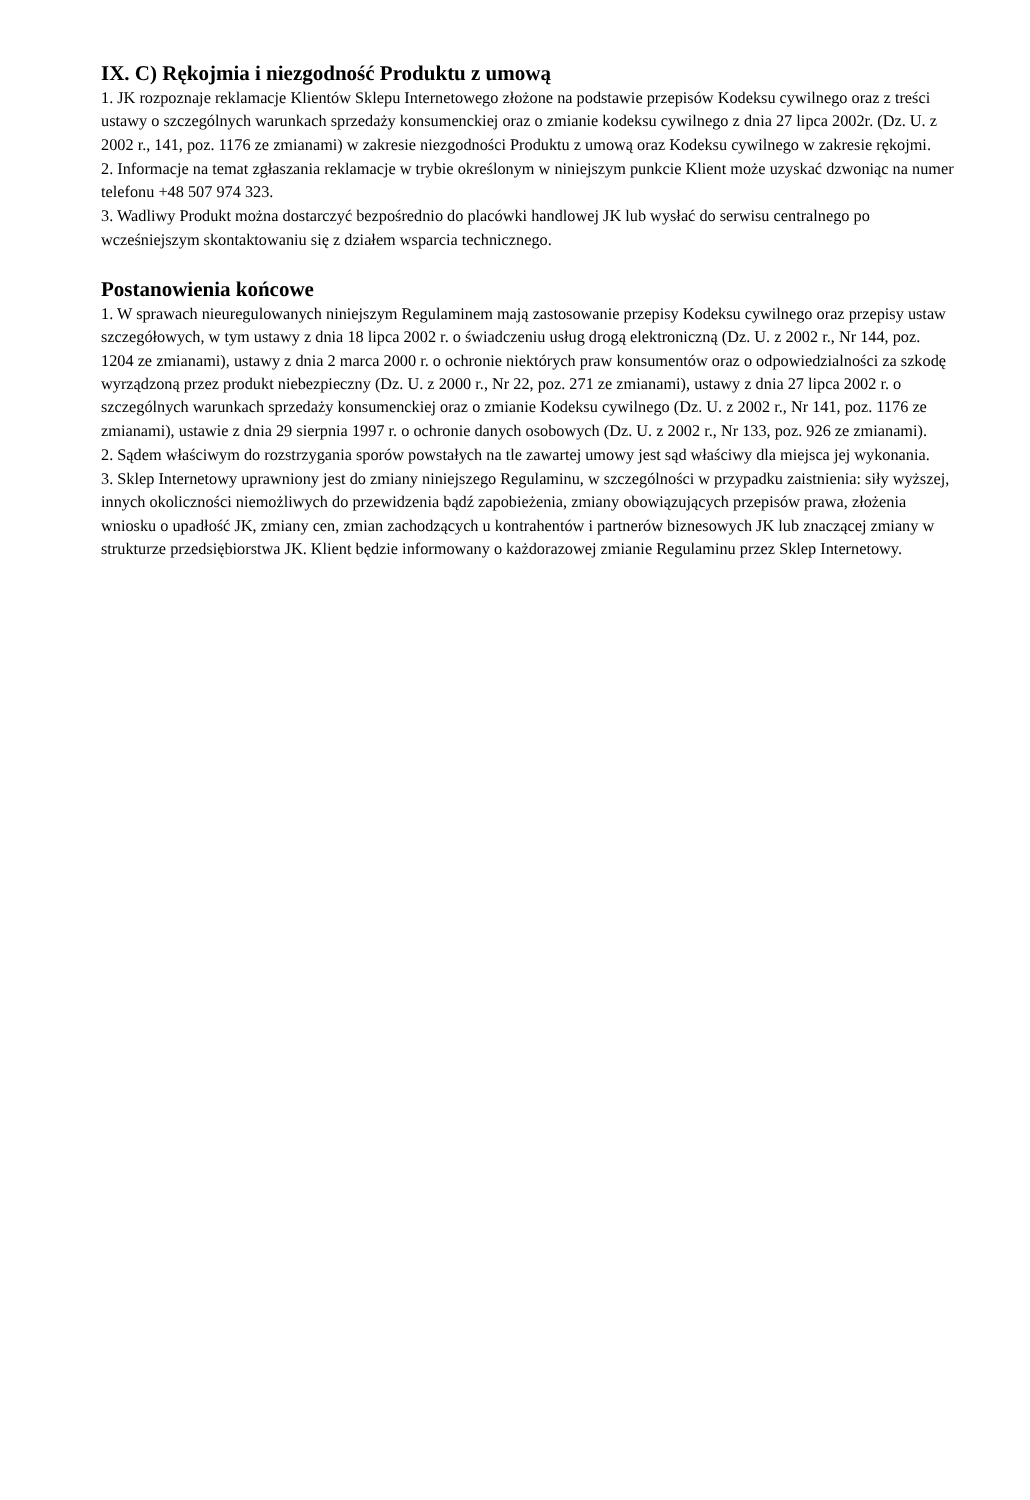IX. C) Rękojmia i niezgodność Produktu z umową
1. JK rozpoznaje reklamacje Klientów Sklepu Internetowego złożone na podstawie przepisów Kodeksu cywilnego oraz z treści ustawy o szczególnych warunkach sprzedaży konsumenckiej oraz o zmianie kodeksu cywilnego z dnia 27 lipca 2002r. (Dz. U. z 2002 r., 141, poz. 1176 ze zmianami) w zakresie niezgodności Produktu z umową oraz Kodeksu cywilnego w zakresie rękojmi.
2. Informacje na temat zgłaszania reklamacje w trybie określonym w niniejszym punkcie Klient może uzyskać dzwoniąc na numer telefonu +48 507 974 323.
3. Wadliwy Produkt można dostarczyć bezpośrednio do placówki handlowej JK lub wysłać do serwisu centralnego po wcześniejszym skontaktowaniu się z działem wsparcia technicznego.
Postanowienia końcowe
1. W sprawach nieuregulowanych niniejszym Regulaminem mają zastosowanie przepisy Kodeksu cywilnego oraz przepisy ustaw szczegółowych, w tym ustawy z dnia 18 lipca 2002 r. o świadczeniu usług drogą elektroniczną (Dz. U. z 2002 r., Nr 144, poz. 1204 ze zmianami), ustawy z dnia 2 marca 2000 r. o ochronie niektórych praw konsumentów oraz o odpowiedzialności za szkodę wyrządzoną przez produkt niebezpieczny (Dz. U. z 2000 r., Nr 22, poz. 271 ze zmianami), ustawy z dnia 27 lipca 2002 r. o szczególnych warunkach sprzedaży konsumenckiej oraz o zmianie Kodeksu cywilnego (Dz. U. z 2002 r., Nr 141, poz. 1176 ze zmianami), ustawie z dnia 29 sierpnia 1997 r. o ochronie danych osobowych (Dz. U. z 2002 r., Nr 133, poz. 926 ze zmianami).
2. Sądem właściwym do rozstrzygania sporów powstałych na tle zawartej umowy jest sąd właściwy dla miejsca jej wykonania.
3. Sklep Internetowy uprawniony jest do zmiany niniejszego Regulaminu, w szczególności w przypadku zaistnienia: siły wyższej, innych okoliczności niemożliwych do przewidzenia bądź zapobieżenia, zmiany obowiązujących przepisów prawa, złożenia wniosku o upadłość JK, zmiany cen, zmian zachodzących u kontrahentów i partnerów biznesowych JK lub znaczącej zmiany w strukturze przedsiębiorstwa JK. Klient będzie informowany o każdorazowej zmianie Regulaminu przez Sklep Internetowy.